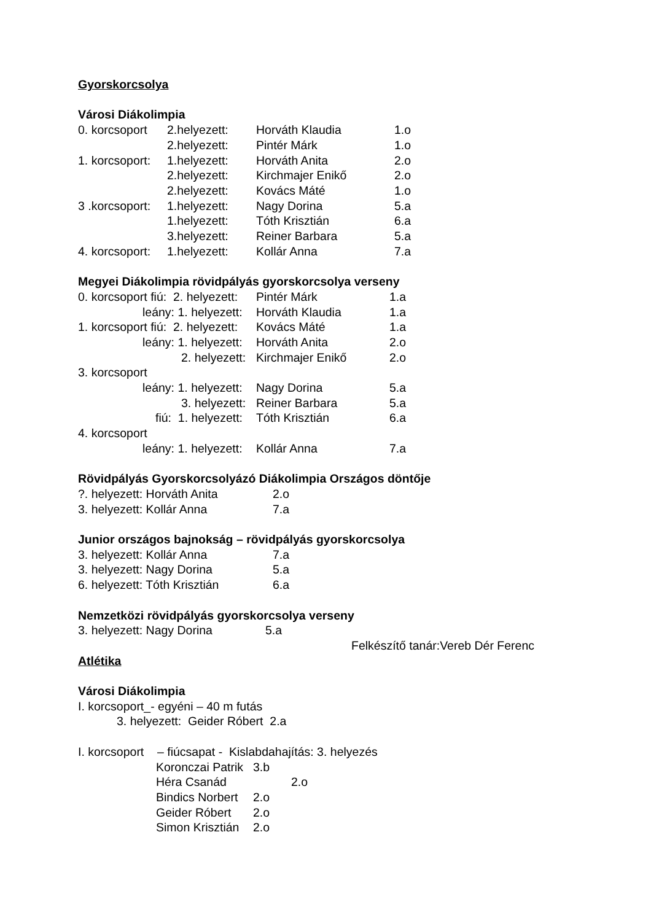Gyorskorcsolya
Városi Diákolimpia
| 0. korcsoport | 2.helyezett: | Horváth Klaudia | 1.o |
| | 2.helyezett: | Pintér Márk | 1.o |
| 1. korcsoport: | 1.helyezett: | Horváth Anita | 2.o |
| | 2.helyezett: | Kirchmajer Enikő | 2.o |
| | 2.helyezett: | Kovács Máté | 1.o |
| 3 .korcsoport: | 1.helyezett: | Nagy Dorina | 5.a |
| | 1.helyezett: | Tóth Krisztián | 6.a |
| | 3.helyezett: | Reiner Barbara | 5.a |
| 4. korcsoport: | 1.helyezett: | Kollár Anna | 7.a |
Megyei Diákolimpia rövidpályás gyorskorcsolya verseny
| 0. korcsoport fiú: 2. helyezett: | Pintér Márk | 1.a |
| leány: 1. helyezett: | Horváth Klaudia | 1.a |
| 1. korcsoport fiú: 2. helyezett: | Kovács Máté | 1.a |
| leány: 1. helyezett: | Horváth Anita | 2.o |
| 2. helyezett: | Kirchmajer Enikő | 2.o |
| 3. korcsoport | | |
| leány: 1. helyezett: | Nagy Dorina | 5.a |
| 3. helyezett: | Reiner Barbara | 5.a |
| fiú: 1. helyezett: | Tóth Krisztián | 6.a |
| 4. korcsoport | | |
| leány: 1. helyezett: | Kollár Anna | 7.a |
Rövidpályás Gyorskorcsolyázó Diákolimpia Országos döntője
| ?. helyezett: Horváth Anita | 2.o |
| 3. helyezett: Kollár Anna | 7.a |
Junior országos bajnokság – rövidpályás gyorskorcsolya
| 3. helyezett: Kollár Anna | 7.a |
| 3. helyezett: Nagy Dorina | 5.a |
| 6. helyezett: Tóth Krisztián | 6.a |
Nemzetközi rövidpályás gyorskorcsolya verseny
| 3. helyezett: Nagy Dorina | 5.a |
Felkészítő tanár:Vereb Dér Ferenc
Atlétika
Városi Diákolimpia
I. korcsoport_- egyéni – 40 m futás
3. helyezett: Geider Róbert 2.a
I. korcsoport – fiúcsapat - Kislabdahajítás: 3. helyezés
| Koronczai Patrik | 3.b |
| Héra Csanád | 2.o |
| Bindics Norbert | 2.o |
| Geider Róbert | 2.o |
| Simon Krisztián | 2.o |